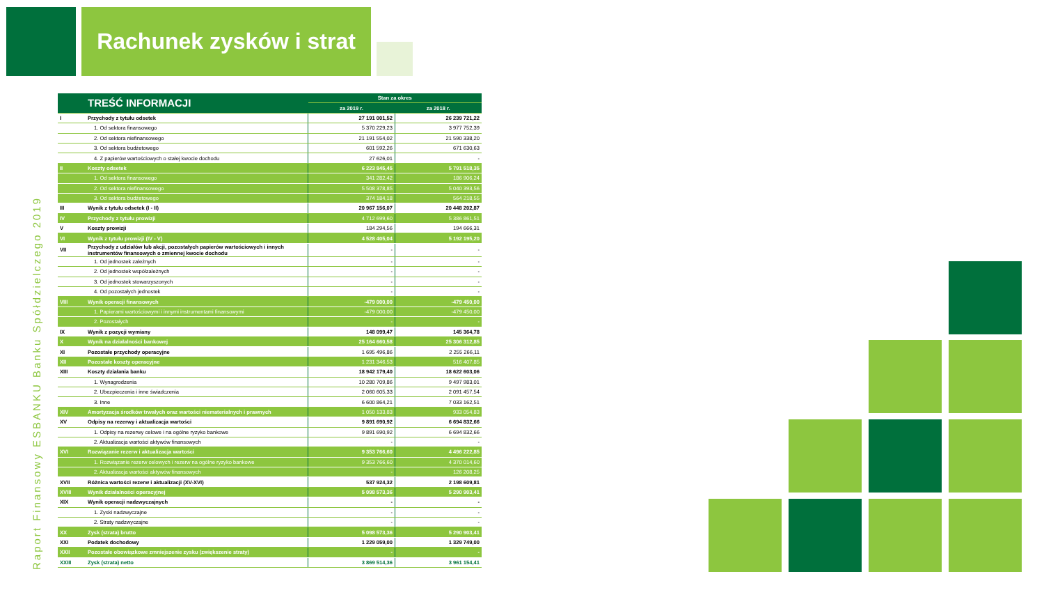Rachunek zysków i strat
Raport Finansowy ESBANKU Banku Spółdzielczego 2019
| | TREŚĆ INFORMACJI | Stan za okres | |
| --- | --- | --- | --- |
| | | za 2019 r. | za 2018 r. |
| I | Przychody z tytułu odsetek | 27 191 001,52 | 26 239 721,22 |
| | 1. Od sektora finansowego | 5 370 229,23 | 3 977 752,39 |
| | 2. Od sektora niefinansowego | 21 191 554,02 | 21 590 338,20 |
| | 3. Od sektora budżetowego | 601 592,26 | 671 630,63 |
| | 4. Z papierów wartościowych o stałej kwocie dochodu | 27 626,01 | - |
| II | Koszty odsetek | 6 223 845,45 | 5 791 518,35 |
| | 1. Od sektora finansowego | 341 282,42 | 186 906,24 |
| | 2. Od sektora niefinansowego | 5 508 378,85 | 5 040 393,56 |
| | 3. Od sektora budżetowego | 374 184,18 | 564 218,55 |
| III | Wynik z tytułu odsetek (I - II) | 20 967 156,07 | 20 448 202,87 |
| IV | Przychody z tytułu prowizji | 4 712 699,60 | 5 386 861,51 |
| V | Koszty prowizji | 184 294,56 | 194 666,31 |
| VI | Wynik z tytułu prowizji (IV - V) | 4 528 405,04 | 5 192 195,20 |
| VII | Przychody z udziałów lub akcji, pozostałych papierów wartościowych i innych instrumentów finansowych o zmiennej kwocie dochodu | - | - |
| | 1. Od jednostek zależnych | - | - |
| | 2. Od jednostek współzależnych | - | - |
| | 3. Od jednostek stowarzyszonych | - | - |
| | 4. Od pozostałych jednostek | - | - |
| VIII | Wynik operacji finansowych | -479 000,00 | -479 450,00 |
| | 1. Papierami wartościowymi i innymi instrumentami finansowymi | -479 000,00 | -479 450,00 |
| | 2. Pozostałych | - | - |
| IX | Wynik z pozycji wymiany | 148 099,47 | 145 364,78 |
| X | Wynik na działalności bankowej | 25 164 660,58 | 25 306 312,85 |
| XI | Pozostałe przychody operacyjne | 1 695 496,86 | 2 255 266,11 |
| XII | Pozostałe koszty operacyjne | 1 231 346,53 | 516 407,85 |
| XIII | Koszty działania banku | 18 942 179,40 | 18 622 603,06 |
| | 1. Wynagrodzenia | 10 280 709,86 | 9 497 983,01 |
| | 2. Ubezpieczenia i inne świadczenia | 2 060 605,33 | 2 091 457,54 |
| | 3. Inne | 6 600 864,21 | 7 033 162,51 |
| XIV | Amortyzacja środków trwałych oraz wartości niematerialnych i prawnych | 1 050 133,83 | 933 054,83 |
| XV | Odpisy na rezerwy i aktualizacja wartości | 9 891 690,92 | 6 694 832,66 |
| | 1. Odpisy na rezerwy celowe i na ogólne ryzyko bankowe | 9 891 690,92 | 6 694 832,66 |
| | 2. Aktualizacja wartości aktywów finansowych | - | - |
| XVI | Rozwiązanie rezerw i aktualizacja wartości | 9 353 766,60 | 4 496 222,85 |
| | 1. Rozwiązanie rezerw celowych i rezerw na ogólne ryzyko bankowe | 9 353 766,60 | 4 370 014,60 |
| | 2. Aktualizacja wartości aktywów finansowych | - | 126 208,25 |
| XVII | Różnica wartości rezerw i aktualizacji (XV-XVI) | 537 924,32 | 2 198 609,81 |
| XVIII | Wynik działalności operacyjnej | 5 098 573,36 | 5 290 903,41 |
| XIX | Wynik operacji nadzwyczajnych | - | - |
| | 1. Zyski nadzwyczajne | - | - |
| | 2. Straty nadzwyczajne | - | - |
| XX | Zysk (strata) brutto | 5 098 573,36 | 5 290 903,41 |
| XXI | Podatek dochodowy | 1 229 059,00 | 1 329 749,00 |
| XXII | Pozostałe obowiązkowe zmniejszenie zysku (zwiększenie straty) | - | - |
| XXIII | Zysk (strata) netto | 3 869 514,36 | 3 961 154,41 |